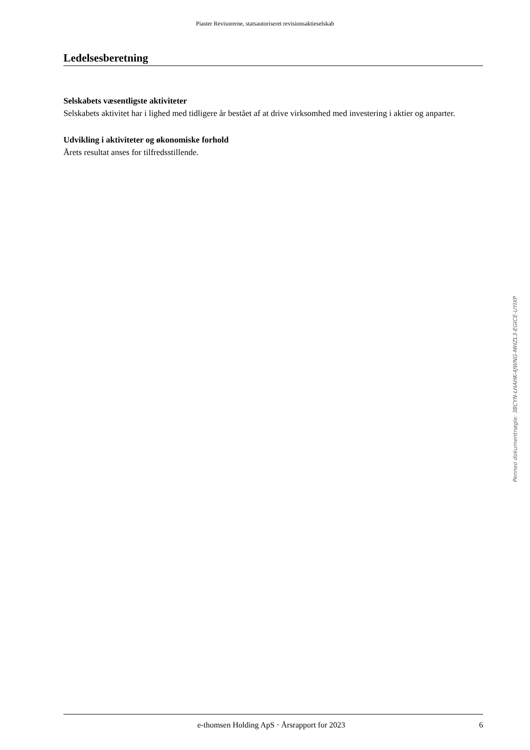Piaster Revisorerne, statsautoriseret revisionsaktieselskab
Ledelsesberetning
Selskabets væsentligste aktiviteter
Selskabets aktivitet har i lighed med tidligere år bestået af at drive virksomhed med investering i aktier og anparter.
Udvikling i aktiviteter og økonomiske forhold
Årets resultat anses for tilfredsstillende.
Penneo dokumentnøgle: 3BCYN-LHAHK-4JWNG-MHZL3-EGICE-UYIXP
e-thomsen Holding ApS · Årsrapport for 2023 6